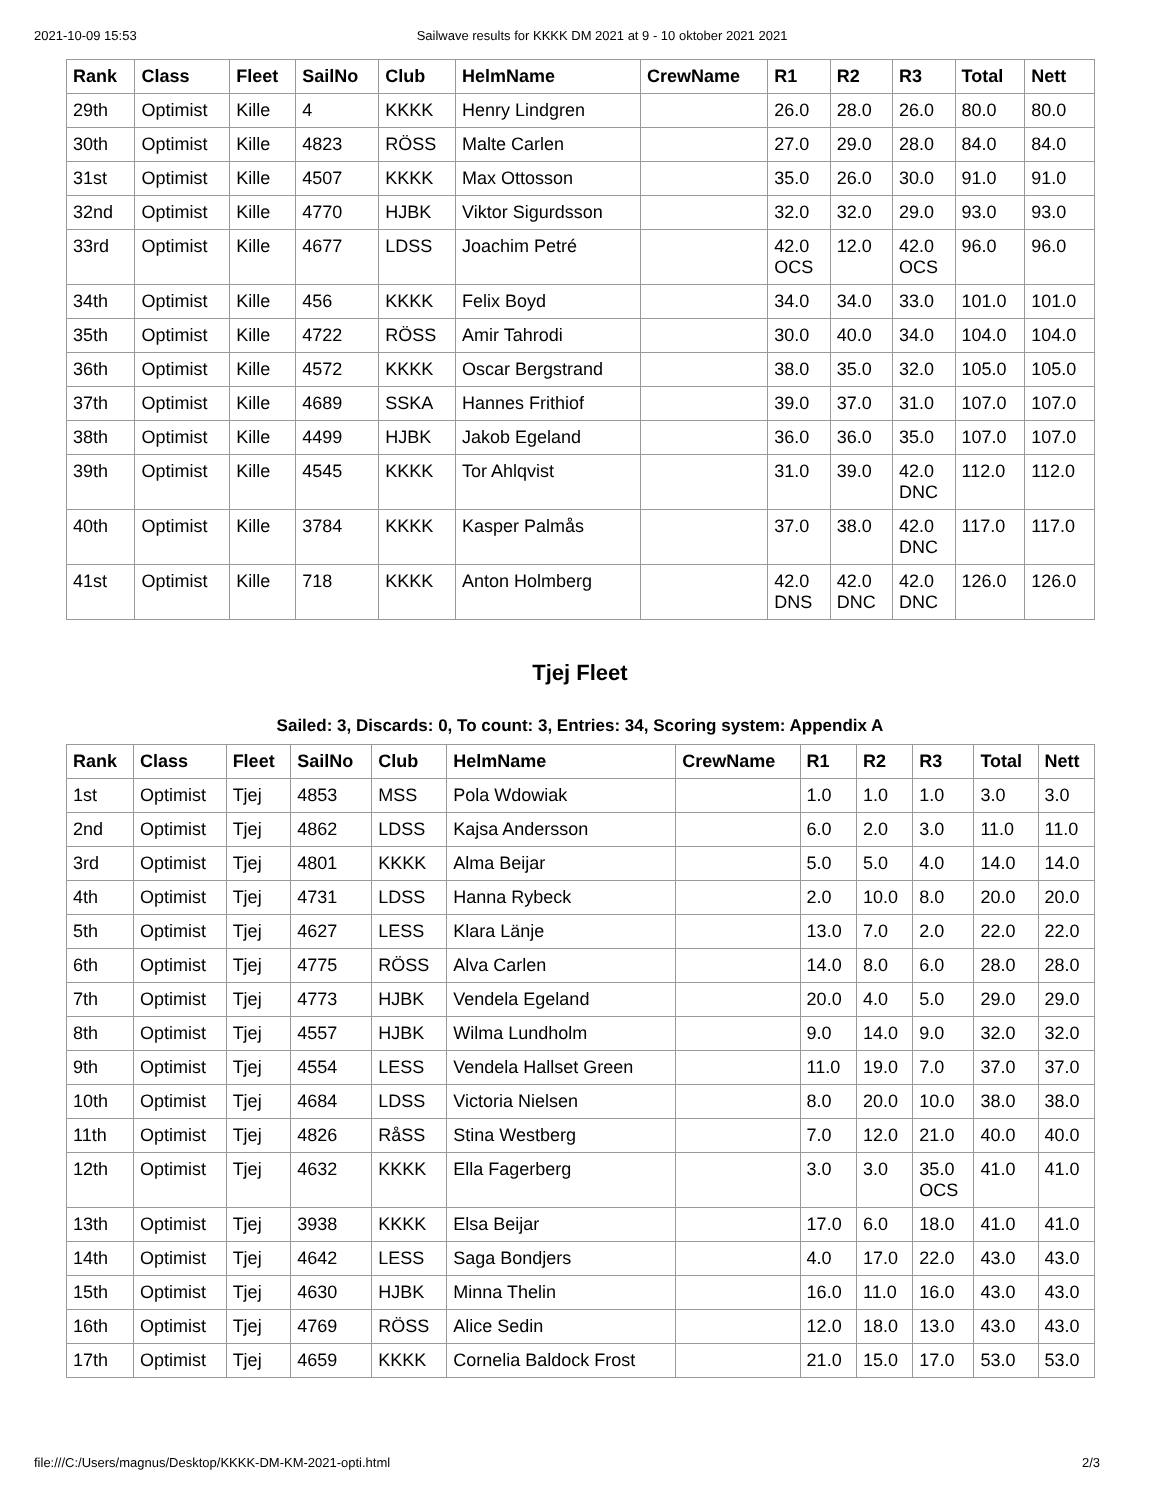2021-10-09 15:53 Sailwave results for KKKK DM 2021 at 9 - 10 oktober 2021 2021
| Rank | Class | Fleet | SailNo | Club | HelmName | CrewName | R1 | R2 | R3 | Total | Nett |
| --- | --- | --- | --- | --- | --- | --- | --- | --- | --- | --- | --- |
| 29th | Optimist | Kille | 4 | KKKK | Henry Lindgren | | 26.0 | 28.0 | 26.0 | 80.0 | 80.0 |
| 30th | Optimist | Kille | 4823 | RÖSS | Malte Carlen | | 27.0 | 29.0 | 28.0 | 84.0 | 84.0 |
| 31st | Optimist | Kille | 4507 | KKKK | Max Ottosson | | 35.0 | 26.0 | 30.0 | 91.0 | 91.0 |
| 32nd | Optimist | Kille | 4770 | HJBK | Viktor Sigurdsson | | 32.0 | 32.0 | 29.0 | 93.0 | 93.0 |
| 33rd | Optimist | Kille | 4677 | LDSS | Joachim Petré | | 42.0 OCS | 12.0 | 42.0 OCS | 96.0 | 96.0 |
| 34th | Optimist | Kille | 456 | KKKK | Felix Boyd | | 34.0 | 34.0 | 33.0 | 101.0 | 101.0 |
| 35th | Optimist | Kille | 4722 | RÖSS | Amir Tahrodi | | 30.0 | 40.0 | 34.0 | 104.0 | 104.0 |
| 36th | Optimist | Kille | 4572 | KKKK | Oscar Bergstrand | | 38.0 | 35.0 | 32.0 | 105.0 | 105.0 |
| 37th | Optimist | Kille | 4689 | SSKA | Hannes Frithiof | | 39.0 | 37.0 | 31.0 | 107.0 | 107.0 |
| 38th | Optimist | Kille | 4499 | HJBK | Jakob Egeland | | 36.0 | 36.0 | 35.0 | 107.0 | 107.0 |
| 39th | Optimist | Kille | 4545 | KKKK | Tor Ahlqvist | | 31.0 | 39.0 | 42.0 DNC | 112.0 | 112.0 |
| 40th | Optimist | Kille | 3784 | KKKK | Kasper Palmås | | 37.0 | 38.0 | 42.0 DNC | 117.0 | 117.0 |
| 41st | Optimist | Kille | 718 | KKKK | Anton Holmberg | | 42.0 DNS | 42.0 DNC | 42.0 DNC | 126.0 | 126.0 |
Tjej Fleet
Sailed: 3, Discards: 0, To count: 3, Entries: 34, Scoring system: Appendix A
| Rank | Class | Fleet | SailNo | Club | HelmName | CrewName | R1 | R2 | R3 | Total | Nett |
| --- | --- | --- | --- | --- | --- | --- | --- | --- | --- | --- | --- |
| 1st | Optimist | Tjej | 4853 | MSS | Pola Wdowiak | | 1.0 | 1.0 | 1.0 | 3.0 | 3.0 |
| 2nd | Optimist | Tjej | 4862 | LDSS | Kajsa Andersson | | 6.0 | 2.0 | 3.0 | 11.0 | 11.0 |
| 3rd | Optimist | Tjej | 4801 | KKKK | Alma Beijar | | 5.0 | 5.0 | 4.0 | 14.0 | 14.0 |
| 4th | Optimist | Tjej | 4731 | LDSS | Hanna Rybeck | | 2.0 | 10.0 | 8.0 | 20.0 | 20.0 |
| 5th | Optimist | Tjej | 4627 | LESS | Klara Länje | | 13.0 | 7.0 | 2.0 | 22.0 | 22.0 |
| 6th | Optimist | Tjej | 4775 | RÖSS | Alva Carlen | | 14.0 | 8.0 | 6.0 | 28.0 | 28.0 |
| 7th | Optimist | Tjej | 4773 | HJBK | Vendela Egeland | | 20.0 | 4.0 | 5.0 | 29.0 | 29.0 |
| 8th | Optimist | Tjej | 4557 | HJBK | Wilma Lundholm | | 9.0 | 14.0 | 9.0 | 32.0 | 32.0 |
| 9th | Optimist | Tjej | 4554 | LESS | Vendela Hallset Green | | 11.0 | 19.0 | 7.0 | 37.0 | 37.0 |
| 10th | Optimist | Tjej | 4684 | LDSS | Victoria Nielsen | | 8.0 | 20.0 | 10.0 | 38.0 | 38.0 |
| 11th | Optimist | Tjej | 4826 | RåSS | Stina Westberg | | 7.0 | 12.0 | 21.0 | 40.0 | 40.0 |
| 12th | Optimist | Tjej | 4632 | KKKK | Ella Fagerberg | | 3.0 | 3.0 | 35.0 OCS | 41.0 | 41.0 |
| 13th | Optimist | Tjej | 3938 | KKKK | Elsa Beijar | | 17.0 | 6.0 | 18.0 | 41.0 | 41.0 |
| 14th | Optimist | Tjej | 4642 | LESS | Saga Bondjers | | 4.0 | 17.0 | 22.0 | 43.0 | 43.0 |
| 15th | Optimist | Tjej | 4630 | HJBK | Minna Thelin | | 16.0 | 11.0 | 16.0 | 43.0 | 43.0 |
| 16th | Optimist | Tjej | 4769 | RÖSS | Alice Sedin | | 12.0 | 18.0 | 13.0 | 43.0 | 43.0 |
| 17th | Optimist | Tjej | 4659 | KKKK | Cornelia Baldock Frost | | 21.0 | 15.0 | 17.0 | 53.0 | 53.0 |
file:///C:/Users/magnus/Desktop/KKKK-DM-KM-2021-opti.html 2/3